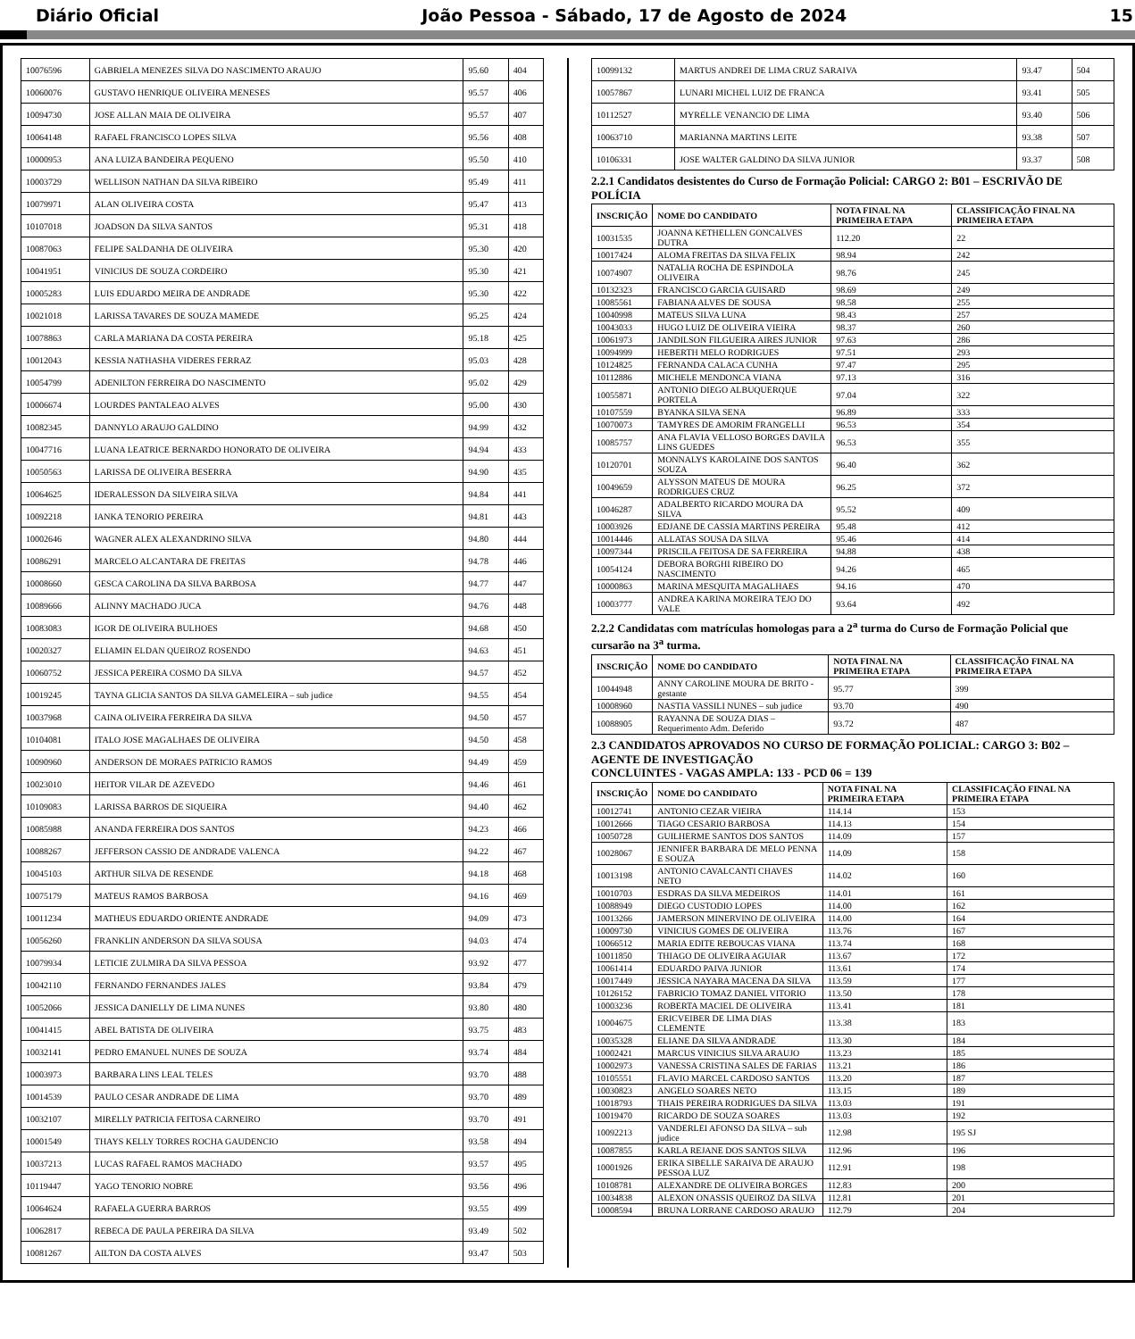Diário Oficial João Pessoa - Sábado, 17 de Agosto de 2024 15
| 10076596 | GABRIELA MENEZES SILVA DO NASCIMENTO ARAUJO | 95.60 | 404 |
| 10060076 | GUSTAVO HENRIQUE OLIVEIRA MENESES | 95.57 | 406 |
| 10094730 | JOSE ALLAN MAIA DE OLIVEIRA | 95.57 | 407 |
| 10064148 | RAFAEL FRANCISCO LOPES SILVA | 95.56 | 408 |
| 10000953 | ANA LUIZA BANDEIRA PEQUENO | 95.50 | 410 |
| 10003729 | WELLISON NATHAN DA SILVA RIBEIRO | 95.49 | 411 |
| 10079971 | ALAN OLIVEIRA COSTA | 95.47 | 413 |
| 10107018 | JOADSON DA SILVA SANTOS | 95.31 | 418 |
| 10087063 | FELIPE SALDANHA DE OLIVEIRA | 95.30 | 420 |
| 10041951 | VINICIUS DE SOUZA CORDEIRO | 95.30 | 421 |
| 10005283 | LUIS EDUARDO MEIRA DE ANDRADE | 95.30 | 422 |
| 10021018 | LARISSA TAVARES DE SOUZA MAMEDE | 95.25 | 424 |
| 10078863 | CARLA MARIANA DA COSTA PEREIRA | 95.18 | 425 |
| 10012043 | KESSIA NATHASHA VIDERES FERRAZ | 95.03 | 428 |
| 10054799 | ADENILTON FERREIRA DO NASCIMENTO | 95.02 | 429 |
| 10006674 | LOURDES PANTALEAO ALVES | 95.00 | 430 |
| 10082345 | DANNYLO ARAUJO GALDINO | 94.99 | 432 |
| 10047716 | LUANA LEATRICE BERNARDO HONORATO DE OLIVEIRA | 94.94 | 433 |
| 10050563 | LARISSA DE OLIVEIRA BESERRA | 94.90 | 435 |
| 10064625 | IDERALESSON DA SILVEIRA SILVA | 94.84 | 441 |
| 10092218 | IANKA TENORIO PEREIRA | 94.81 | 443 |
| 10002646 | WAGNER ALEX ALEXANDRINO SILVA | 94.80 | 444 |
| 10086291 | MARCELO ALCANTARA DE FREITAS | 94.78 | 446 |
| 10008660 | GESCA CAROLINA DA SILVA BARBOSA | 94.77 | 447 |
| 10089666 | ALINNY MACHADO JUCA | 94.76 | 448 |
| 10083083 | IGOR DE OLIVEIRA BULHOES | 94.68 | 450 |
| 10020327 | ELIAMIN ELDAN QUEIROZ ROSENDO | 94.63 | 451 |
| 10060752 | JESSICA PEREIRA COSMO DA SILVA | 94.57 | 452 |
| 10019245 | TAYNA GLICIA SANTOS DA SILVA GAMELEIRA – sub judice | 94.55 | 454 |
| 10037968 | CAINA OLIVEIRA FERREIRA DA SILVA | 94.50 | 457 |
| 10104081 | ITALO JOSE MAGALHAES DE OLIVEIRA | 94.50 | 458 |
| 10090960 | ANDERSON DE MORAES PATRICIO RAMOS | 94.49 | 459 |
| 10023010 | HEITOR VILAR DE AZEVEDO | 94.46 | 461 |
| 10109083 | LARISSA BARROS DE SIQUEIRA | 94.40 | 462 |
| 10085988 | ANANDA FERREIRA DOS SANTOS | 94.23 | 466 |
| 10088267 | JEFFERSON CASSIO DE ANDRADE VALENCA | 94.22 | 467 |
| 10045103 | ARTHUR SILVA DE RESENDE | 94.18 | 468 |
| 10075179 | MATEUS RAMOS BARBOSA | 94.16 | 469 |
| 10011234 | MATHEUS EDUARDO ORIENTE ANDRADE | 94.09 | 473 |
| 10056260 | FRANKLIN ANDERSON DA SILVA SOUSA | 94.03 | 474 |
| 10079934 | LETICIE ZULMIRA DA SILVA PESSOA | 93.92 | 477 |
| 10042110 | FERNANDO FERNANDES JALES | 93.84 | 479 |
| 10052066 | JESSICA DANIELLY DE LIMA NUNES | 93.80 | 480 |
| 10041415 | ABEL BATISTA DE OLIVEIRA | 93.75 | 483 |
| 10032141 | PEDRO EMANUEL NUNES DE SOUZA | 93.74 | 484 |
| 10003973 | BARBARA LINS LEAL TELES | 93.70 | 488 |
| 10014539 | PAULO CESAR ANDRADE DE LIMA | 93.70 | 489 |
| 10032107 | MIRELLY PATRICIA FEITOSA CARNEIRO | 93.70 | 491 |
| 10001549 | THAYS KELLY TORRES ROCHA GAUDENCIO | 93.58 | 494 |
| 10037213 | LUCAS RAFAEL RAMOS MACHADO | 93.57 | 495 |
| 10119447 | YAGO TENORIO NOBRE | 93.56 | 496 |
| 10064624 | RAFAELA GUERRA BARROS | 93.55 | 499 |
| 10062817 | REBECA DE PAULA PEREIRA DA SILVA | 93.49 | 502 |
| 10081267 | AILTON DA COSTA ALVES | 93.47 | 503 |
| 10099132 | MARTUS ANDREI DE LIMA CRUZ SARAIVA | 93.47 | 504 |
| 10057867 | LUNARI MICHEL LUIZ DE FRANCA | 93.41 | 505 |
| 10112527 | MYRELLE VENANCIO DE LIMA | 93.40 | 506 |
| 10063710 | MARIANNA MARTINS LEITE | 93.38 | 507 |
| 10106331 | JOSE WALTER GALDINO DA SILVA JUNIOR | 93.37 | 508 |
2.2.1 Candidatos desistentes do Curso de Formação Policial: CARGO 2: B01 – ESCRIVÃO DE POLÍCIA
| INSCRIÇÃO | NOME DO CANDIDATO | NOTA FINAL NA PRIMEIRA ETAPA | CLASSIFICAÇÃO FINAL NA PRIMEIRA ETAPA |
| --- | --- | --- | --- |
| 10031535 | JOANNA KETHELLEN GONCALVES DUTRA | 112.20 | 22 |
| 10017424 | ALOMA FREITAS DA SILVA FELIX | 98.94 | 242 |
| 10074907 | NATALIA ROCHA DE ESPINDOLA OLIVEIRA | 98.76 | 245 |
| 10132323 | FRANCISCO GARCIA GUISARD | 98.69 | 249 |
| 10085561 | FABIANA ALVES DE SOUSA | 98.58 | 255 |
| 10040998 | MATEUS SILVA LUNA | 98.43 | 257 |
| 10043033 | HUGO LUIZ DE OLIVEIRA VIEIRA | 98.37 | 260 |
| 10061973 | JANDILSON FILGUEIRA AIRES JUNIOR | 97.63 | 286 |
| 10094999 | HEBERTH MELO RODRIGUES | 97.51 | 293 |
| 10124825 | FERNANDA CALACA CUNHA | 97.47 | 295 |
| 10112886 | MICHELE MENDONCA VIANA | 97.13 | 316 |
| 10055871 | ANTONIO DIEGO ALBUQUERQUE PORTELA | 97.04 | 322 |
| 10107559 | BYANKA SILVA SENA | 96.89 | 333 |
| 10070073 | TAMYRES DE AMORIM FRANGELLI | 96.53 | 354 |
| 10085757 | ANA FLAVIA VELLOSO BORGES DAVILA LINS GUEDES | 96.53 | 355 |
| 10120701 | MONNALYS KAROLAINE DOS SANTOS SOUZA | 96.40 | 362 |
| 10049659 | ALYSSON MATEUS DE MOURA RODRIGUES CRUZ | 96.25 | 372 |
| 10046287 | ADALBERTO RICARDO MOURA DA SILVA | 95.52 | 409 |
| 10003926 | EDJANE DE CASSIA MARTINS PEREIRA | 95.48 | 412 |
| 10014446 | ALLATAS SOUSA DA SILVA | 95.46 | 414 |
| 10097344 | PRISCILA FEITOSA DE SA FERREIRA | 94.88 | 438 |
| 10054124 | DEBORA BORGHI RIBEIRO DO NASCIMENTO | 94.26 | 465 |
| 10000863 | MARINA MESQUITA MAGALHAES | 94.16 | 470 |
| 10003777 | ANDREA KARINA MOREIRA TEJO DO VALE | 93.64 | 492 |
2.2.2 Candidatas com matrículas homologas para a 2<sup>a</sup> turma do Curso de Formação Policial que cursarão na 3<sup>a</sup> turma.
| INSCRIÇÃO | NOME DO CANDIDATO | NOTA FINAL NA PRIMEIRA ETAPA | CLASSIFICAÇÃO FINAL NA PRIMEIRA ETAPA |
| --- | --- | --- | --- |
| 10044948 | ANNY CAROLINE MOURA DE BRITO - gestante | 95.77 | 399 |
| 10008960 | NASTIA VASSILI NUNES – sub judice | 93.70 | 490 |
| 10088905 | RAYANNA DE SOUZA DIAS – Requerimento Adm. Deferido | 93.72 | 487 |
2.3 CANDIDATOS APROVADOS NO CURSO DE FORMAÇÃO POLICIAL: CARGO 3: B02 – AGENTE DE INVESTIGAÇÃO
CONCLUINTES - VAGAS AMPLA: 133 - PCD 06 = 139
| INSCRIÇÃO | NOME DO CANDIDATO | NOTA FINAL NA PRIMEIRA ETAPA | CLASSIFICAÇÃO FINAL NA PRIMEIRA ETAPA |
| --- | --- | --- | --- |
| 10012741 | ANTONIO CEZAR VIEIRA | 114.14 | 153 |
| 10012666 | TIAGO CESARIO BARBOSA | 114.13 | 154 |
| 10050728 | GUILHERME SANTOS DOS SANTOS | 114.09 | 157 |
| 10028067 | JENNIFER BARBARA DE MELO PENNA E SOUZA | 114.09 | 158 |
| 10013198 | ANTONIO CAVALCANTI CHAVES NETO | 114.02 | 160 |
| 10010703 | ESDRAS DA SILVA MEDEIROS | 114.01 | 161 |
| 10088949 | DIEGO CUSTODIO LOPES | 114.00 | 162 |
| 10013266 | JAMERSON MINERVINO DE OLIVEIRA | 114.00 | 164 |
| 10009730 | VINICIUS GOMES DE OLIVEIRA | 113.76 | 167 |
| 10066512 | MARIA EDITE REBOUCAS VIANA | 113.74 | 168 |
| 10011850 | THIAGO DE OLIVEIRA AGUIAR | 113.67 | 172 |
| 10061414 | EDUARDO PAIVA JUNIOR | 113.61 | 174 |
| 10017449 | JESSICA NAYARA MACENA DA SILVA | 113.59 | 177 |
| 10126152 | FABRICIO TOMAZ DANIEL VITORIO | 113.50 | 178 |
| 10003236 | ROBERTA MACIEL DE OLIVEIRA | 113.41 | 181 |
| 10004675 | ERICVEIBER DE LIMA DIAS CLEMENTE | 113.38 | 183 |
| 10035328 | ELIANE DA SILVA ANDRADE | 113.30 | 184 |
| 10002421 | MARCUS VINICIUS SILVA ARAUJO | 113.23 | 185 |
| 10002973 | VANESSA CRISTINA SALES DE FARIAS | 113.21 | 186 |
| 10105551 | FLAVIO MARCEL CARDOSO SANTOS | 113.20 | 187 |
| 10030823 | ANGELO SOARES NETO | 113.15 | 189 |
| 10018793 | THAIS PEREIRA RODRIGUES DA SILVA | 113.03 | 191 |
| 10019470 | RICARDO DE SOUZA SOARES | 113.03 | 192 |
| 10092213 | VANDERLEI AFONSO DA SILVA – sub judice | 112.98 | 195 SJ |
| 10087855 | KARLA REJANE DOS SANTOS SILVA | 112.96 | 196 |
| 10001926 | ERIKA SIBELLE SARAIVA DE ARAUJO PESSOA LUZ | 112.91 | 198 |
| 10108781 | ALEXANDRE DE OLIVEIRA BORGES | 112.83 | 200 |
| 10034838 | ALEXON ONASSIS QUEIROZ DA SILVA | 112.81 | 201 |
| 10008594 | BRUNA LORRANE CARDOSO ARAUJO | 112.79 | 204 |